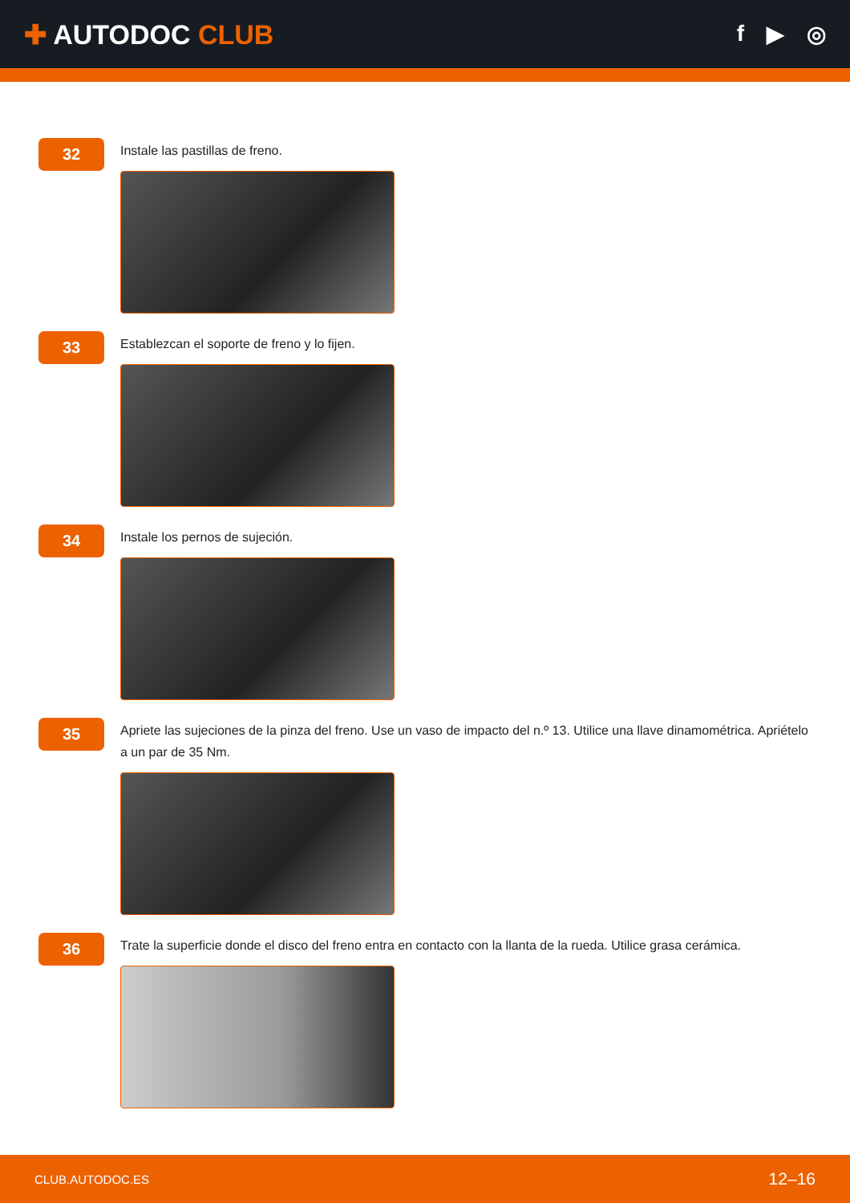✚ AUTODOC CLUB
f ▶ ◎
32
Instale las pastillas de freno.
33
Establezcan el soporte de freno y lo fijen.
34
Instale los pernos de sujeción.
35
Apriete las sujeciones de la pinza del freno. Use un vaso de impacto del n.º 13. Utilice una llave dinamométrica. Apriételo a un par de 35 Nm.
36
Trate la superficie donde el disco del freno entra en contacto con la llanta de la rueda. Utilice grasa cerámica.
CLUB.AUTODOC.ES 12–16